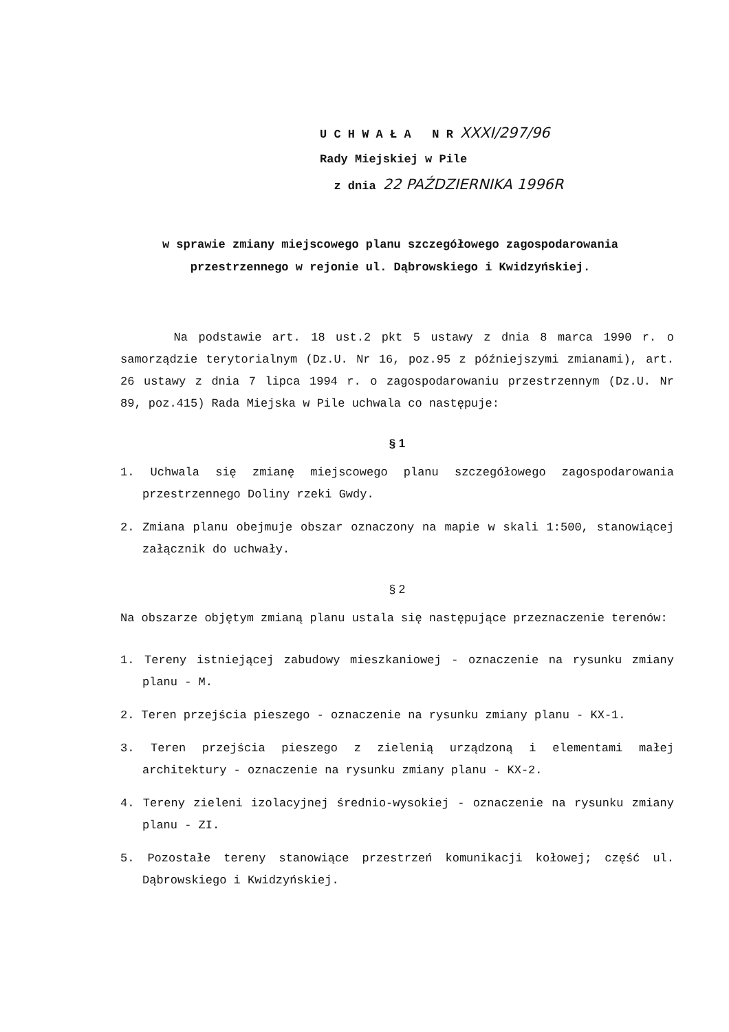U C H W A Ł A N R XXXI/297/96
Rady Miejskiej w Pile
z dnia 22 PAŹDZIERNIKA 1996R
w sprawie zmiany miejscowego planu szczegółowego zagospodarowania
przestrzennego w rejonie ul. Dąbrowskiego i Kwidzyńskiej.
Na podstawie art. 18 ust.2 pkt 5 ustawy z dnia 8 marca 1990 r. o samorządzie terytorialnym (Dz.U. Nr 16, poz.95 z późniejszymi zmianami), art. 26 ustawy z dnia 7 lipca 1994 r. o zagospodarowaniu przestrzennym (Dz.U. Nr 89, poz.415) Rada Miejska w Pile uchwala co następuje:
§ 1
1. Uchwala się zmianę miejscowego planu szczegółowego zagospodarowania przestrzennego Doliny rzeki Gwdy.
2. Zmiana planu obejmuje obszar oznaczony na mapie w skali 1:500, stanowiącej załącznik do uchwały.
§ 2
Na obszarze objętym zmianą planu ustala się następujące przeznaczenie terenów:
1. Tereny istniejącej zabudowy mieszkaniowej - oznaczenie na rysunku zmiany planu - M.
2. Teren przejścia pieszego - oznaczenie na rysunku zmiany planu - KX-1.
3. Teren przejścia pieszego z zielenią urządzoną i elementami małej architektury - oznaczenie na rysunku zmiany planu - KX-2.
4. Tereny zieleni izolacyjnej średnio-wysokiej - oznaczenie na rysunku zmiany planu - ZI.
5. Pozostałe tereny stanowiące przestrzeń komunikacji kołowej; część ul. Dąbrowskiego i Kwidzyńskiej.